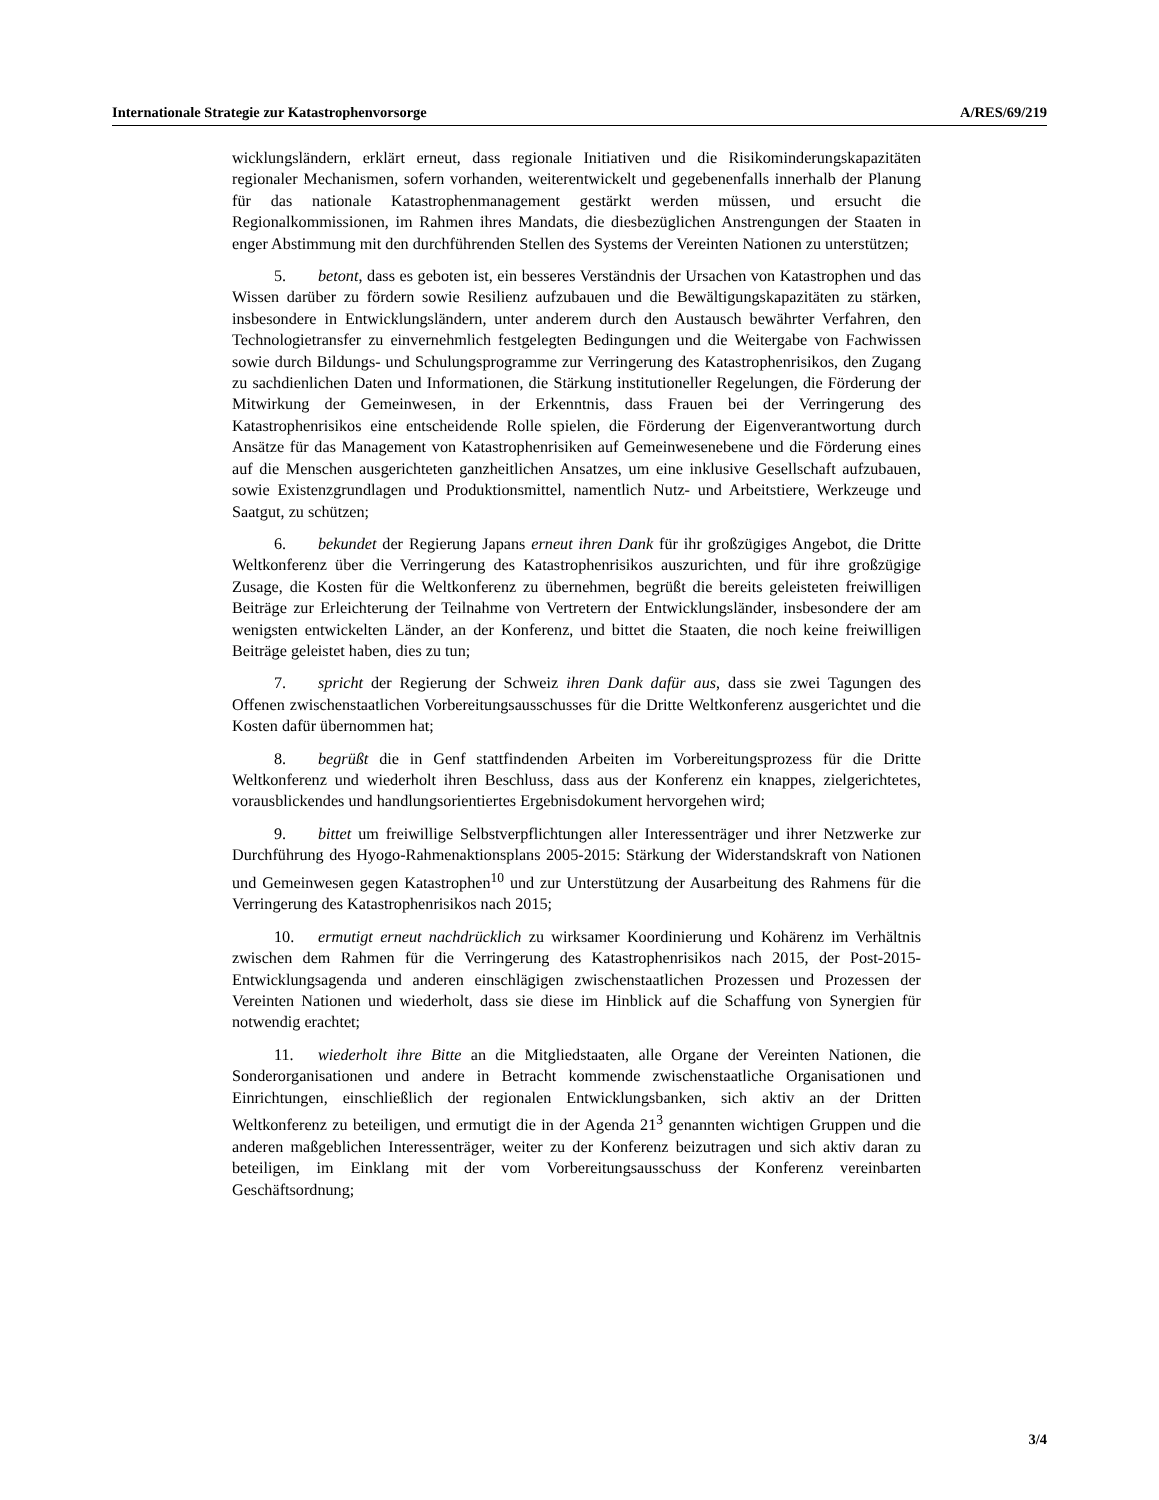Internationale Strategie zur Katastrophenvorsorge A/RES/69/219
wicklungsländern, erklärt erneut, dass regionale Initiativen und die Risikominderungskapazitäten regionaler Mechanismen, sofern vorhanden, weiterentwickelt und gegebenenfalls innerhalb der Planung für das nationale Katastrophenmanagement gestärkt werden müssen, und ersucht die Regionalkommissionen, im Rahmen ihres Mandats, die diesbezüglichen Anstrengungen der Staaten in enger Abstimmung mit den durchführenden Stellen des Systems der Vereinten Nationen zu unterstützen;
5. betont, dass es geboten ist, ein besseres Verständnis der Ursachen von Katastrophen und das Wissen darüber zu fördern sowie Resilienz aufzubauen und die Bewältigungskapazitäten zu stärken, insbesondere in Entwicklungsländern, unter anderem durch den Austausch bewährter Verfahren, den Technologietransfer zu einvernehmlich festgelegten Bedingungen und die Weitergabe von Fachwissen sowie durch Bildungs- und Schulungsprogramme zur Verringerung des Katastrophenrisikos, den Zugang zu sachdienlichen Daten und Informationen, die Stärkung institutioneller Regelungen, die Förderung der Mitwirkung der Gemeinwesen, in der Erkenntnis, dass Frauen bei der Verringerung des Katastrophenrisikos eine entscheidende Rolle spielen, die Förderung der Eigenverantwortung durch Ansätze für das Management von Katastrophenrisiken auf Gemeinwesenebene und die Förderung eines auf die Menschen ausgerichteten ganzheitlichen Ansatzes, um eine inklusive Gesellschaft aufzubauen, sowie Existenzgrundlagen und Produktionsmittel, namentlich Nutz- und Arbeitstiere, Werkzeuge und Saatgut, zu schützen;
6. bekundet der Regierung Japans erneut ihren Dank für ihr großzügiges Angebot, die Dritte Weltkonferenz über die Verringerung des Katastrophenrisikos auszurichten, und für ihre großzügige Zusage, die Kosten für die Weltkonferenz zu übernehmen, begrüßt die bereits geleisteten freiwilligen Beiträge zur Erleichterung der Teilnahme von Vertretern der Entwicklungsländer, insbesondere der am wenigsten entwickelten Länder, an der Konferenz, und bittet die Staaten, die noch keine freiwilligen Beiträge geleistet haben, dies zu tun;
7. spricht der Regierung der Schweiz ihren Dank dafür aus, dass sie zwei Tagungen des Offenen zwischenstaatlichen Vorbereitungsausschusses für die Dritte Weltkonferenz ausgerichtet und die Kosten dafür übernommen hat;
8. begrüßt die in Genf stattfindenden Arbeiten im Vorbereitungsprozess für die Dritte Weltkonferenz und wiederholt ihren Beschluss, dass aus der Konferenz ein knappes, zielgerichtetes, vorausblickendes und handlungsorientiertes Ergebnisdokument hervorgehen wird;
9. bittet um freiwillige Selbstverpflichtungen aller Interessenträger und ihrer Netzwerke zur Durchführung des Hyogo-Rahmenaktionsplans 2005-2015: Stärkung der Widerstandskraft von Nationen und Gemeinwesen gegen Katastrophen<sup>10</sup> und zur Unterstützung der Ausarbeitung des Rahmens für die Verringerung des Katastrophenrisikos nach 2015;
10. ermutigt erneut nachdrücklich zu wirksamer Koordinierung und Kohärenz im Verhältnis zwischen dem Rahmen für die Verringerung des Katastrophenrisikos nach 2015, der Post-2015-Entwicklungsagenda und anderen einschlägigen zwischenstaatlichen Prozessen und Prozessen der Vereinten Nationen und wiederholt, dass sie diese im Hinblick auf die Schaffung von Synergien für notwendig erachtet;
11. wiederholt ihre Bitte an die Mitgliedstaaten, alle Organe der Vereinten Nationen, die Sonderorganisationen und andere in Betracht kommende zwischenstaatliche Organisationen und Einrichtungen, einschließlich der regionalen Entwicklungsbanken, sich aktiv an der Dritten Weltkonferenz zu beteiligen, und ermutigt die in der Agenda 21<sup>3</sup> genannten wichtigen Gruppen und die anderen maßgeblichen Interessenträger, weiter zu der Konferenz beizutragen und sich aktiv daran zu beteiligen, im Einklang mit der vom Vorbereitungsausschuss der Konferenz vereinbarten Geschäftsordnung;
3/4